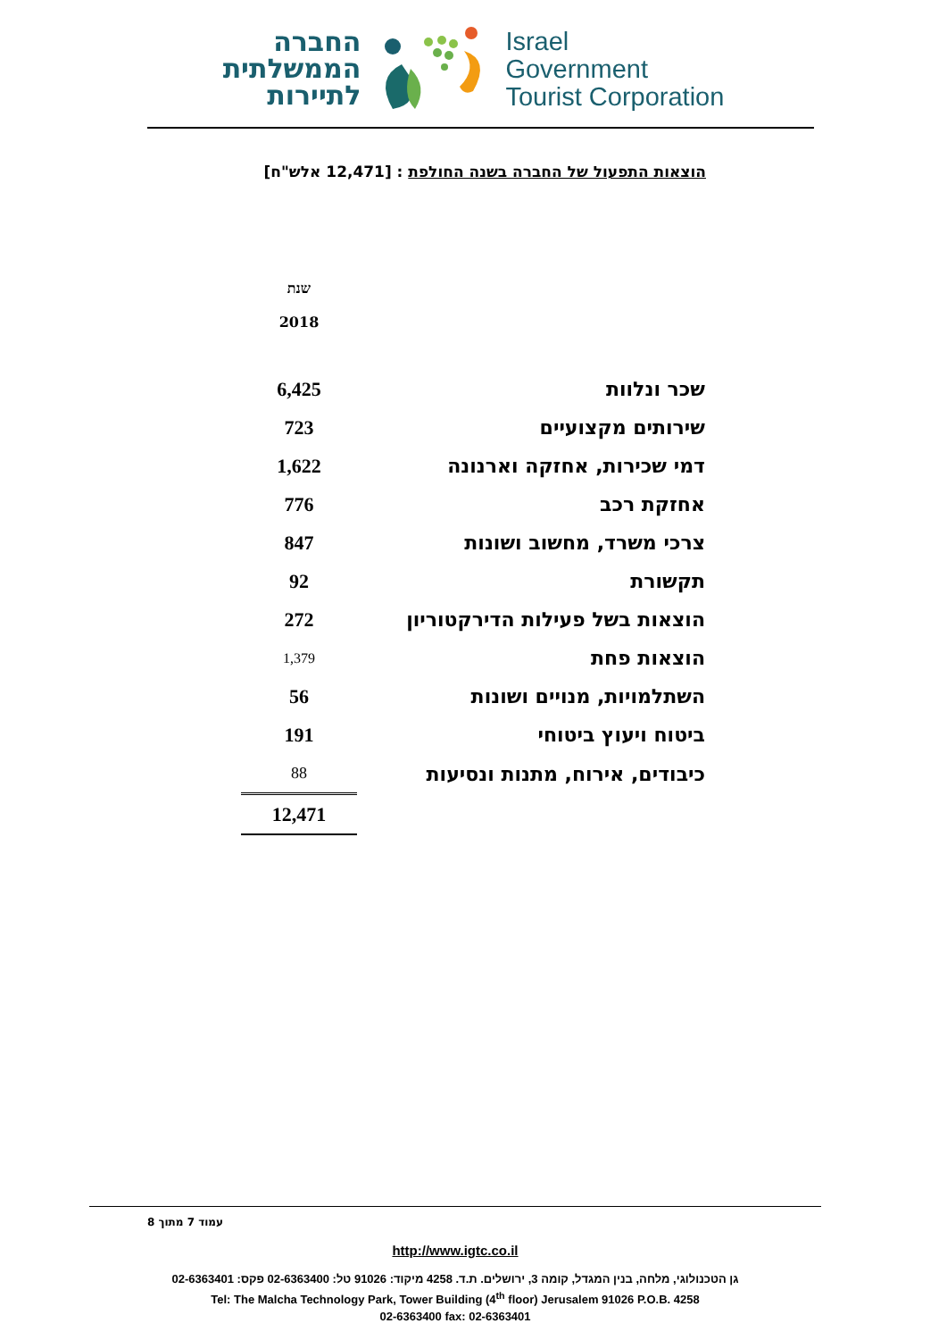החברה
הממשלתית
לתיירות
Israel
Government
Tourist Corporation
הוצאות התפעול של החברה בשנה החולפת : [12,471 אלש"ח]
| | שנת 2018 |
| --- | --- |
| שכר ונלוות | 6,425 |
| שירותים מקצועיים | 723 |
| דמי שכירות, אחזקה וארנונה | 1,622 |
| אחזקת רכב | 776 |
| צרכי משרד, מחשוב ושונות | 847 |
| תקשורת | 92 |
| הוצאות בשל פעילות הדירקטוריון | 272 |
| הוצאות פחת | 1,379 |
| השתלמויות, מנויים ושונות | 56 |
| ביטוח ויעוץ ביטוחי | 191 |
| כיבודים, אירוח, מתנות ונסיעות | 88 |
| | 12,471 |
עמוד 7 מתוך 8
http://www.igtc.co.il
גן הטכנולוגי, מלחה, בנין המגדל, קומה 3, ירושלים. ת.ד. 4258 מיקוד: 91026 טל: 02-6363400 פקס: 02-6363401
Tel: The Malcha Technology Park, Tower Building (4<sup>th</sup> floor) Jerusalem 91026 P.O.B. 4258
02-6363400 fax: 02-6363401